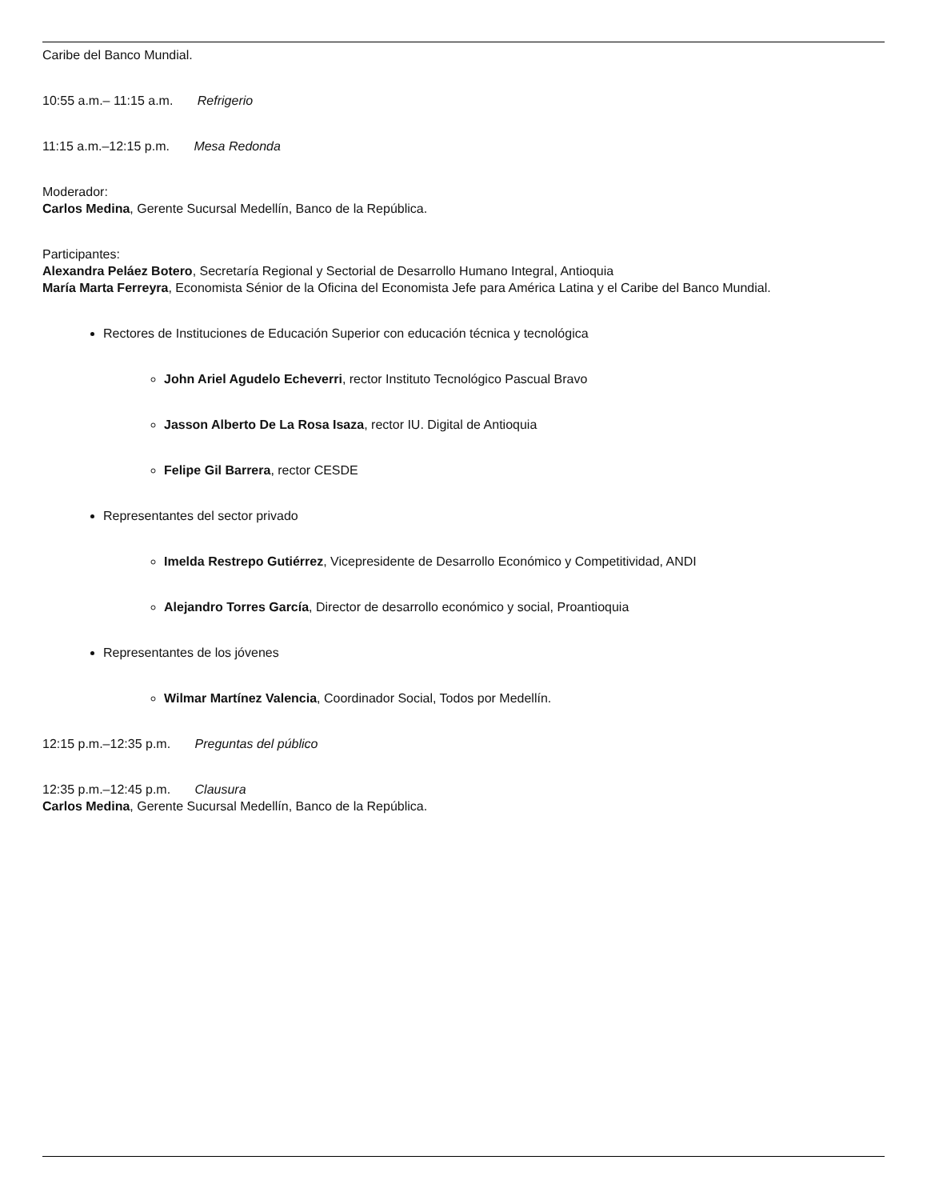Caribe del Banco Mundial.
10:55 a.m.– 11:15 a.m. Refrigerio
11:15 a.m.–12:15 p.m. Mesa Redonda
Moderador:
Carlos Medina, Gerente Sucursal Medellín, Banco de la República.
Participantes:
Alexandra Peláez Botero, Secretaría Regional y Sectorial de Desarrollo Humano Integral, Antioquia
María Marta Ferreyra, Economista Sénior de la Oficina del Economista Jefe para América Latina y el Caribe del Banco Mundial.
Rectores de Instituciones de Educación Superior con educación técnica y tecnológica
John Ariel Agudelo Echeverri, rector Instituto Tecnológico Pascual Bravo
Jasson Alberto De La Rosa Isaza, rector IU. Digital de Antioquia
Felipe Gil Barrera, rector CESDE
Representantes del sector privado
Imelda Restrepo Gutiérrez, Vicepresidente de Desarrollo Económico y Competitividad, ANDI
Alejandro Torres García, Director de desarrollo económico y social, Proantioquia
Representantes de los jóvenes
Wilmar Martínez Valencia, Coordinador Social, Todos por Medellín.
12:15 p.m.–12:35 p.m. Preguntas del público
12:35 p.m.–12:45 p.m. Clausura
Carlos Medina, Gerente Sucursal Medellín, Banco de la República.